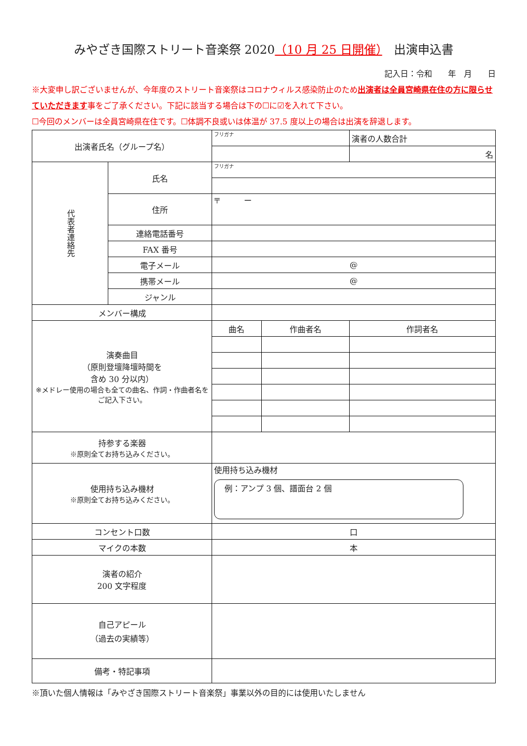みやざき国際ストリート音楽祭 2020（10 月 25 日開催）　出演申込書
記入日：令和　　年　月　　日
※大変申し訳ございませんが、今年度のストリート音楽祭はコロナウィルス感染防止のため出演者は全員宮崎県在住の方に限らせていただきます事をご了承ください。下記に該当する場合は下の☐に☑を入れて下さい。
☐今回のメンバーは全員宮崎県在住です。☐体調不良或いは体温が 37.5 度以上の場合は出演を辞退します。
| 出演者氏名（グループ名） | | フリガナ | | 演者の人数合計 |
| | | | | 名 |
| 代表者連絡先 | 氏名 | フリガナ | | |
| | 住所 | 〒 ー | | |
| | 連絡電話番号 | | | |
| | FAX 番号 | | | |
| | 電子メール | @ | | |
| | 携帯メール | @ | | |
| | ジャンル | | | |
| メンバー構成 | | | | |
| 演奏曲目 （原則登壇降壇時間を 含め 30 分以内） ※メドレー使用の場合も全ての曲名、作詞・作曲者名をご記入下さい。 | | 曲名 | 作曲者名 | 作詞者名 |
| 持参する楽器 ※原則全てお持ち込みください。 | | | | |
| 使用持ち込み機材 ※原則全てお持ち込みください。 | | 使用持ち込み機材 例：アンプ 3 個、譜面台 2 個 | | |
| コンセント口数 | | 口 | | |
| マイクの本数 | | 本 | | |
| 演者の紹介 200 文字程度 | | | | |
| 自己アピール （過去の実績等） | | | | |
| 備考・特記事項 | | | | |
※頂いた個人情報は「みやざき国際ストリート音楽祭」事業以外の目的には使用いたしません